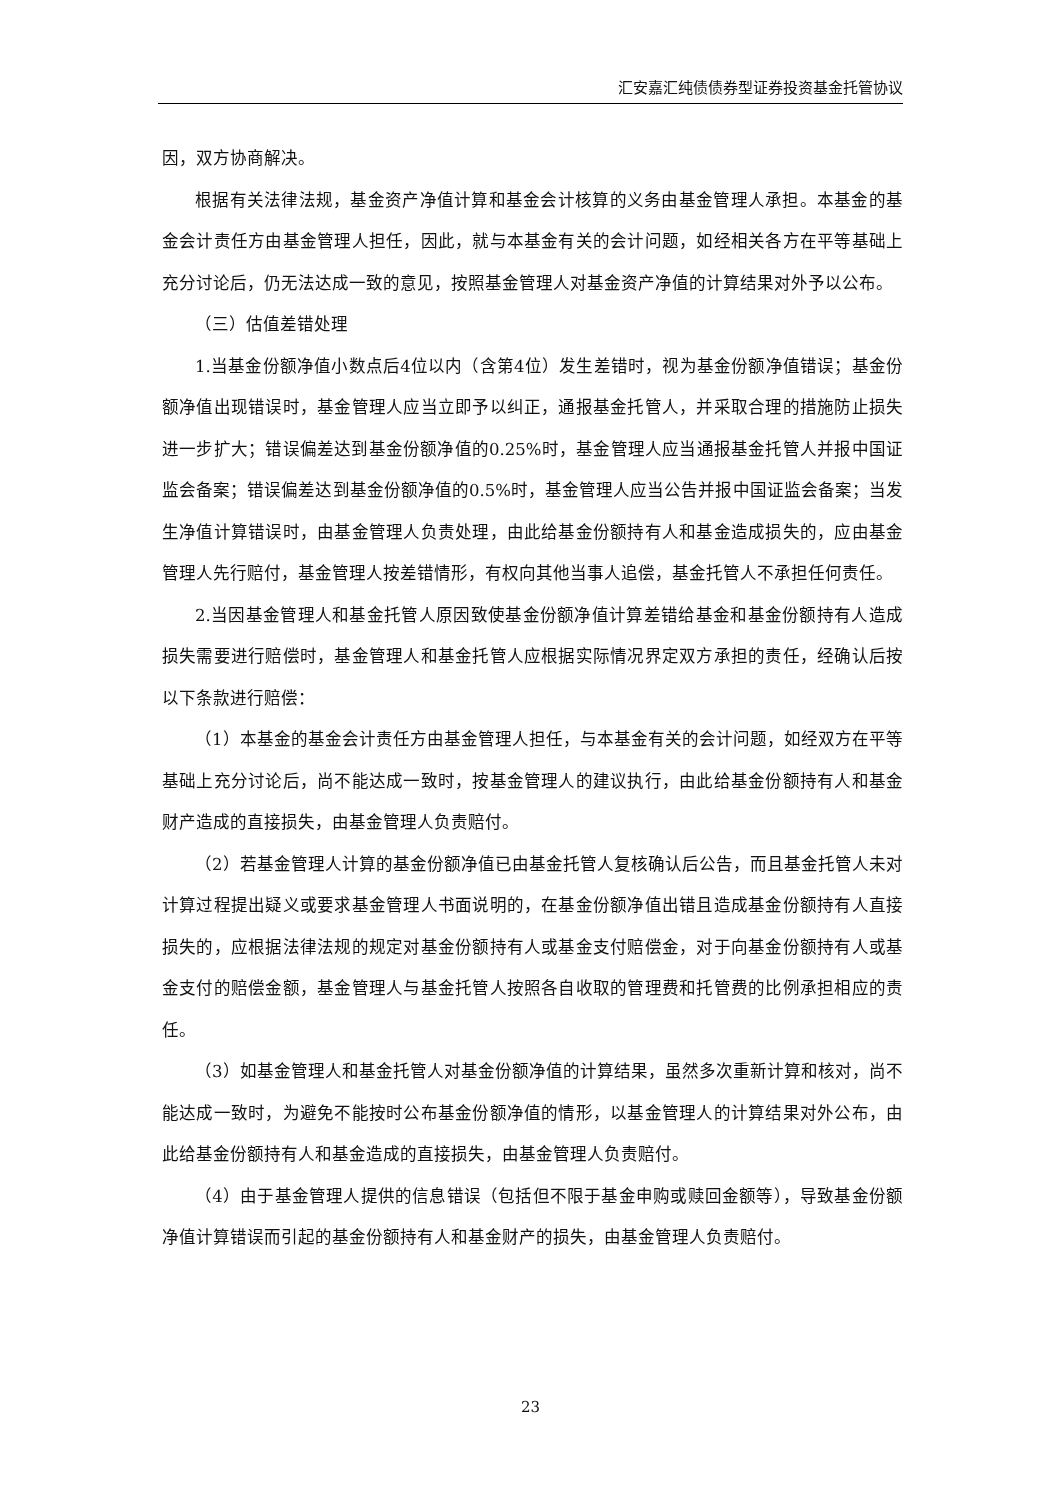汇安嘉汇纯债债券型证券投资基金托管协议
因，双方协商解决。
根据有关法律法规，基金资产净值计算和基金会计核算的义务由基金管理人承担。本基金的基金会计责任方由基金管理人担任，因此，就与本基金有关的会计问题，如经相关各方在平等基础上充分讨论后，仍无法达成一致的意见，按照基金管理人对基金资产净值的计算结果对外予以公布。
（三）估值差错处理
1.当基金份额净值小数点后4位以内（含第4位）发生差错时，视为基金份额净值错误；基金份额净值出现错误时，基金管理人应当立即予以纠正，通报基金托管人，并采取合理的措施防止损失进一步扩大；错误偏差达到基金份额净值的0.25%时，基金管理人应当通报基金托管人并报中国证监会备案；错误偏差达到基金份额净值的0.5%时，基金管理人应当公告并报中国证监会备案；当发生净值计算错误时，由基金管理人负责处理，由此给基金份额持有人和基金造成损失的，应由基金管理人先行赔付，基金管理人按差错情形，有权向其他当事人追偿，基金托管人不承担任何责任。
2.当因基金管理人和基金托管人原因致使基金份额净值计算差错给基金和基金份额持有人造成损失需要进行赔偿时，基金管理人和基金托管人应根据实际情况界定双方承担的责任，经确认后按以下条款进行赔偿：
（1）本基金的基金会计责任方由基金管理人担任，与本基金有关的会计问题，如经双方在平等基础上充分讨论后，尚不能达成一致时，按基金管理人的建议执行，由此给基金份额持有人和基金财产造成的直接损失，由基金管理人负责赔付。
（2）若基金管理人计算的基金份额净值已由基金托管人复核确认后公告，而且基金托管人未对计算过程提出疑义或要求基金管理人书面说明的，在基金份额净值出错且造成基金份额持有人直接损失的，应根据法律法规的规定对基金份额持有人或基金支付赔偿金，对于向基金份额持有人或基金支付的赔偿金额，基金管理人与基金托管人按照各自收取的管理费和托管费的比例承担相应的责任。
（3）如基金管理人和基金托管人对基金份额净值的计算结果，虽然多次重新计算和核对，尚不能达成一致时，为避免不能按时公布基金份额净值的情形，以基金管理人的计算结果对外公布，由此给基金份额持有人和基金造成的直接损失，由基金管理人负责赔付。
（4）由于基金管理人提供的信息错误（包括但不限于基金申购或赎回金额等），导致基金份额净值计算错误而引起的基金份额持有人和基金财产的损失，由基金管理人负责赔付。
23